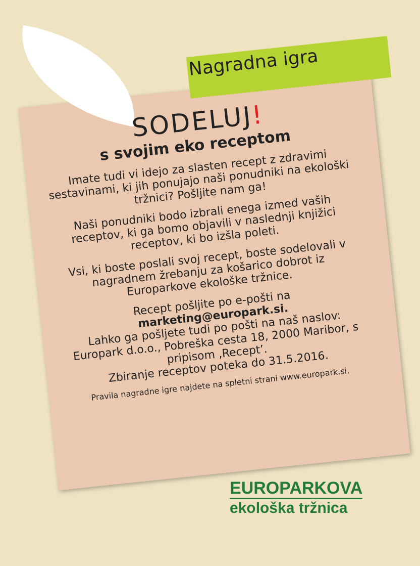Nagradna igra
SODELUJ!
s svojim eko receptom
Imate tudi vi idejo za slasten recept z zdravimi sestavinami, ki jih ponujajo naši ponudniki na ekološki tržnici? Pošljite nam ga!
Naši ponudniki bodo izbrali enega izmed vaših receptov, ki ga bomo objavili v naslednji knjižici receptov, ki bo izšla poleti.
Vsi, ki boste poslali svoj recept, boste sodelovali v nagradnem žrebanju za košarico dobrot iz Europarkove ekološke tržnice.
Recept pošljite po e-pošti na marketing@europark.si.
Lahko ga pošljete tudi po pošti na naš naslov: Europark d.o.o., Pobreška cesta 18, 2000 Maribor, s pripisom ‚Recept’.
Zbiranje receptov poteka do 31.5.2016.
Pravila nagradne igre najdete na spletni strani www.europark.si.
EUROPARKOVA
ekološka tržnica